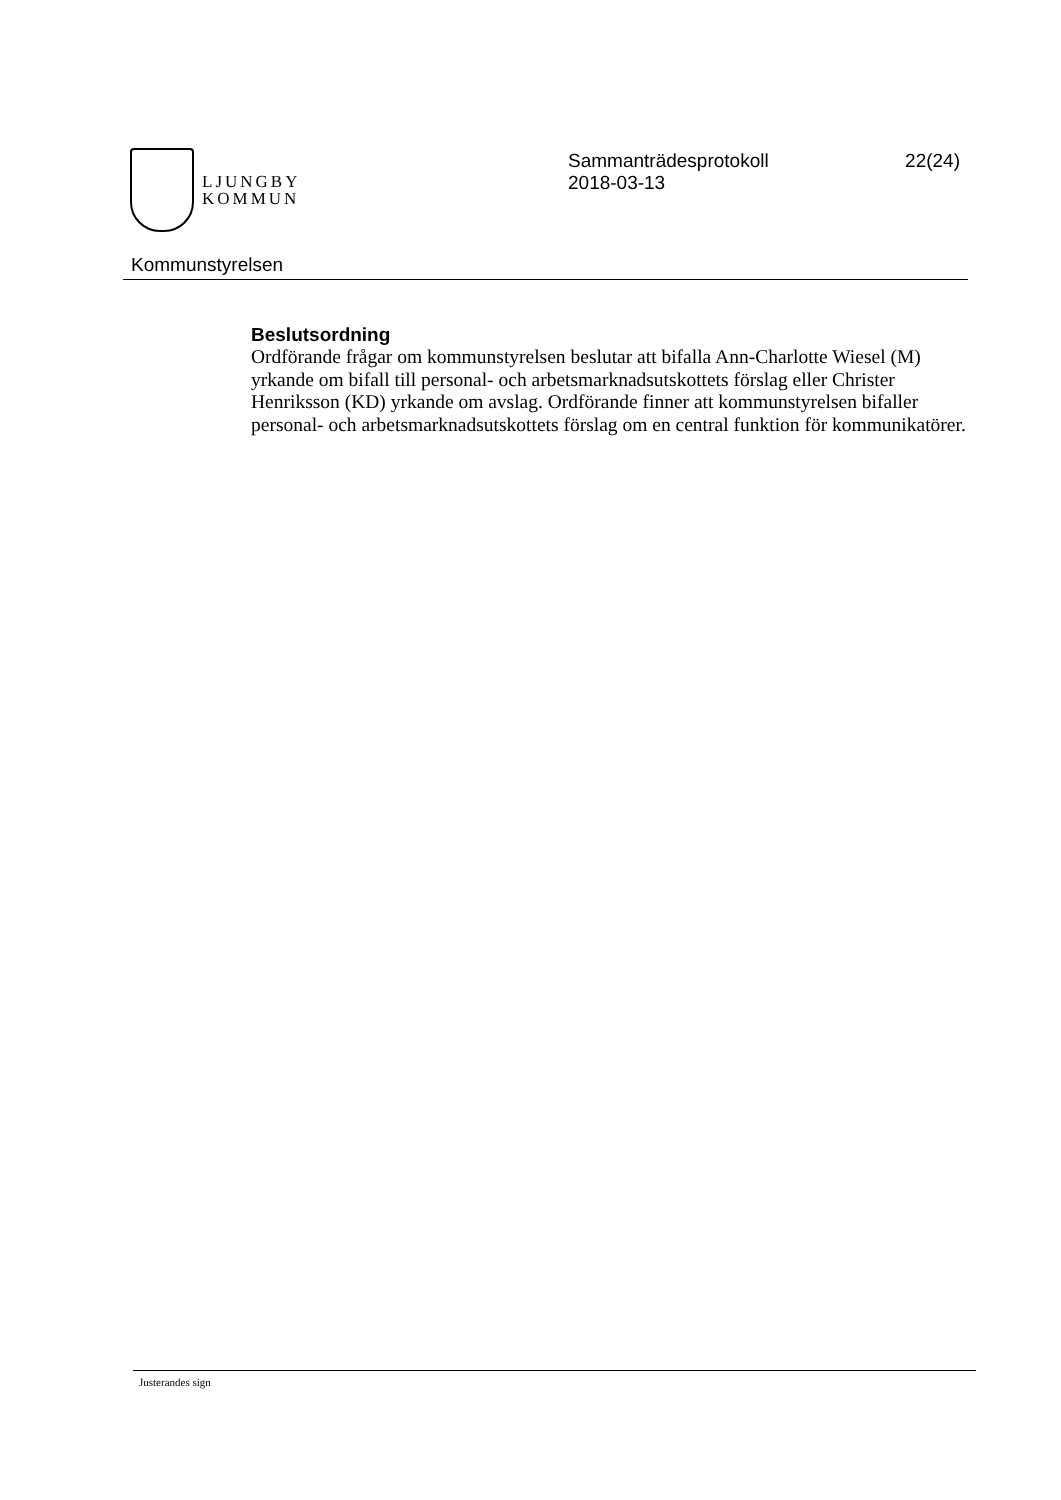LJUNGBY
KOMMUN
Sammanträdesprotokoll
2018-03-13
22(24)
Kommunstyrelsen
Beslutsordning
Ordförande frågar om kommunstyrelsen beslutar att bifalla Ann-Charlotte Wiesel (M) yrkande om bifall till personal- och arbetsmarknadsutskottets förslag eller Christer Henriksson (KD) yrkande om avslag. Ordförande finner att kommunstyrelsen bifaller personal- och arbetsmarknadsutskottets förslag om en central funktion för kommunikatörer.
Justerandes sign